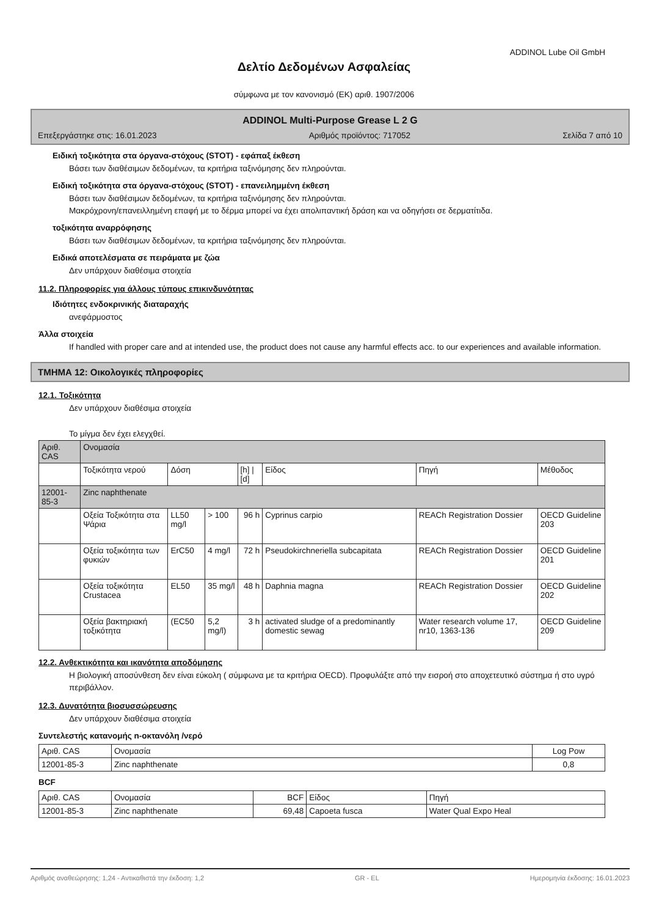ADDINOL Lube Oil GmbH
Δελτίο Δεδομένων Ασφαλείας
σύμφωνα με τον κανονισμό (ΕΚ) αριθ. 1907/2006
ADDINOL Multi-Purpose Grease L 2 G
Επεξεργάστηκε στις: 16.01.2023 Αριθμός προϊόντος: 717052 Σελίδα 7 από 10
Ειδική τοξικότητα στα όργανα-στόχους (STOT) - εφάπαξ έκθεση
Βάσει των διαθέσιμων δεδομένων, τα κριτήρια ταξινόμησης δεν πληρούνται.
Ειδική τοξικότητα στα όργανα-στόχους (STOT) - επανειλημμένη έκθεση
Βάσει των διαθέσιμων δεδομένων, τα κριτήρια ταξινόμησης δεν πληρούνται.
Μακρόχρονη/επανειλλημένη επαφή με το δέρμα μπορεί να έχει απολιπαντική δράση και να οδηγήσει σε δερματίτιδα.
τοξικότητα αναρρόφησης
Βάσει των διαθέσιμων δεδομένων, τα κριτήρια ταξινόμησης δεν πληρούνται.
Ειδικά αποτελέσματα σε πειράματα με ζώα
Δεν υπάρχουν διαθέσιμα στοιχεία
11.2. Πληροφορίες για άλλους τύπους επικινδυνότητας
Ιδιότητες ενδοκρινικής διαταραχής
ανεφάρμοστος
Άλλα στοιχεία
If handled with proper care and at intended use, the product does not cause any harmful effects acc. to our experiences and available information.
ΤΜΗΜΑ 12: Οικολογικές πληροφορίες
12.1. Τοξικότητα
Δεν υπάρχουν διαθέσιμα στοιχεία
Το μίγμα δεν έχει ελεγχθεί.
| Αριθ. CAS | Ονομασία | | | | | | |
| --- | --- | --- | --- | --- | --- | --- | --- |
| | Τοξικότητα νερού | Δόση | | [h] / [d] | Είδος | Πηγή | Μέθοδος |
| 12001-85-3 | Zinc naphthenate | | | | | | |
| | Οξεία Τοξικότητα στα Ψάρια | LL50 mg/l | > 100 | 96 h | Cyprinus carpio | REACh Registration Dossier | OECD Guideline 203 |
| | Οξεία τοξικότητα των φυκιών | ErC50 | 4 mg/l | 72 h | Pseudokirchneriella subcapitata | REACh Registration Dossier | OECD Guideline 201 |
| | Οξεία τοξικότητα Crustacea | EL50 | 35 mg/l | 48 h | Daphnia magna | REACh Registration Dossier | OECD Guideline 202 |
| | Οξεία βακτηριακή τοξικότητα | (EC50 | 5,2 mg/l) | 3 h | activated sludge of a predominantly domestic sewag | Water research volume 17, nr10, 1363-136 | OECD Guideline 209 |
12.2. Ανθεκτικότητα και ικανότητα αποδόμησης
Η βιολογική αποσύνθεση δεν είναι εύκολη ( σύμφωνα με τα κριτήρια OECD). Προφυλάξτε από την εισροή στο αποχετευτικό σύστημα ή στο υγρό περιβάλλον.
12.3. Δυνατότητα βιοσυσσώρευσης
Δεν υπάρχουν διαθέσιμα στοιχεία
Συντελεστής κατανομής n-οκτανόλη /νερό
| Αριθ. CAS | Ονομασία | Log Pow |
| --- | --- | --- |
| 12001-85-3 | Zinc naphthenate | 0,8 |
BCF
| Αριθ. CAS | Ονομασία | BCF | Είδος | Πηγή |
| --- | --- | --- | --- | --- |
| 12001-85-3 | Zinc naphthenate | 69,48 | Capoeta fusca | Water Qual Expo Heal |
Αριθμός αναθεώρησης: 1,24 - Αντικαθιστά την έκδοση: 1,2 GR - EL Ημερομηνία έκδοσης: 16.01.2023